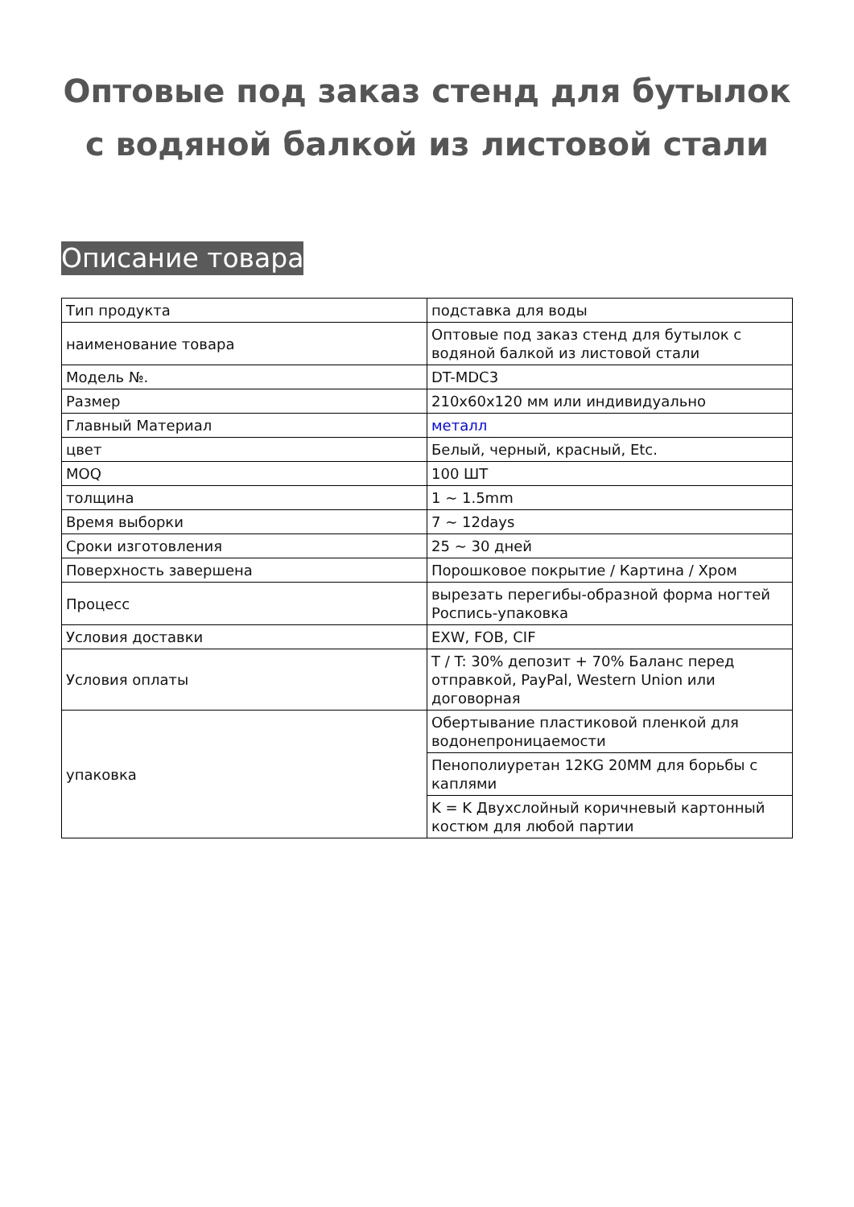Оптовые под заказ стенд для бутылок с водяной балкой из листовой стали
Описание товара
| Тип продукта | подставка для воды |
| наименование товара | Оптовые под заказ стенд для бутылок с водяной балкой из листовой стали |
| Модель №. | DT-MDC3 |
| Размер | 210x60x120 мм или индивидуально |
| Главный Материал | металл |
| цвет | Белый, черный, красный, Etc. |
| MOQ | 100 ШТ |
| толщина | 1 ~ 1.5mm |
| Время выборки | 7 ~ 12days |
| Сроки изготовления | 25 ~ 30 дней |
| Поверхность завершена | Порошковое покрытие / Картина / Хром |
| Процесс | вырезать перегибы-образной форма ногтей Роспись-упаковка |
| Условия доставки | EXW, FOB, CIF |
| Условия оплаты | T / T: 30% депозит + 70% Баланс перед отправкой, PayPal, Western Union или договорная |
| упаковка | Обертывание пластиковой пленкой для водонепроницаемости |
| | Пенополиуретан 12KG 20MM для борьбы с каплями |
| | K = K Двухслойный коричневый картонный костюм для любой партии |